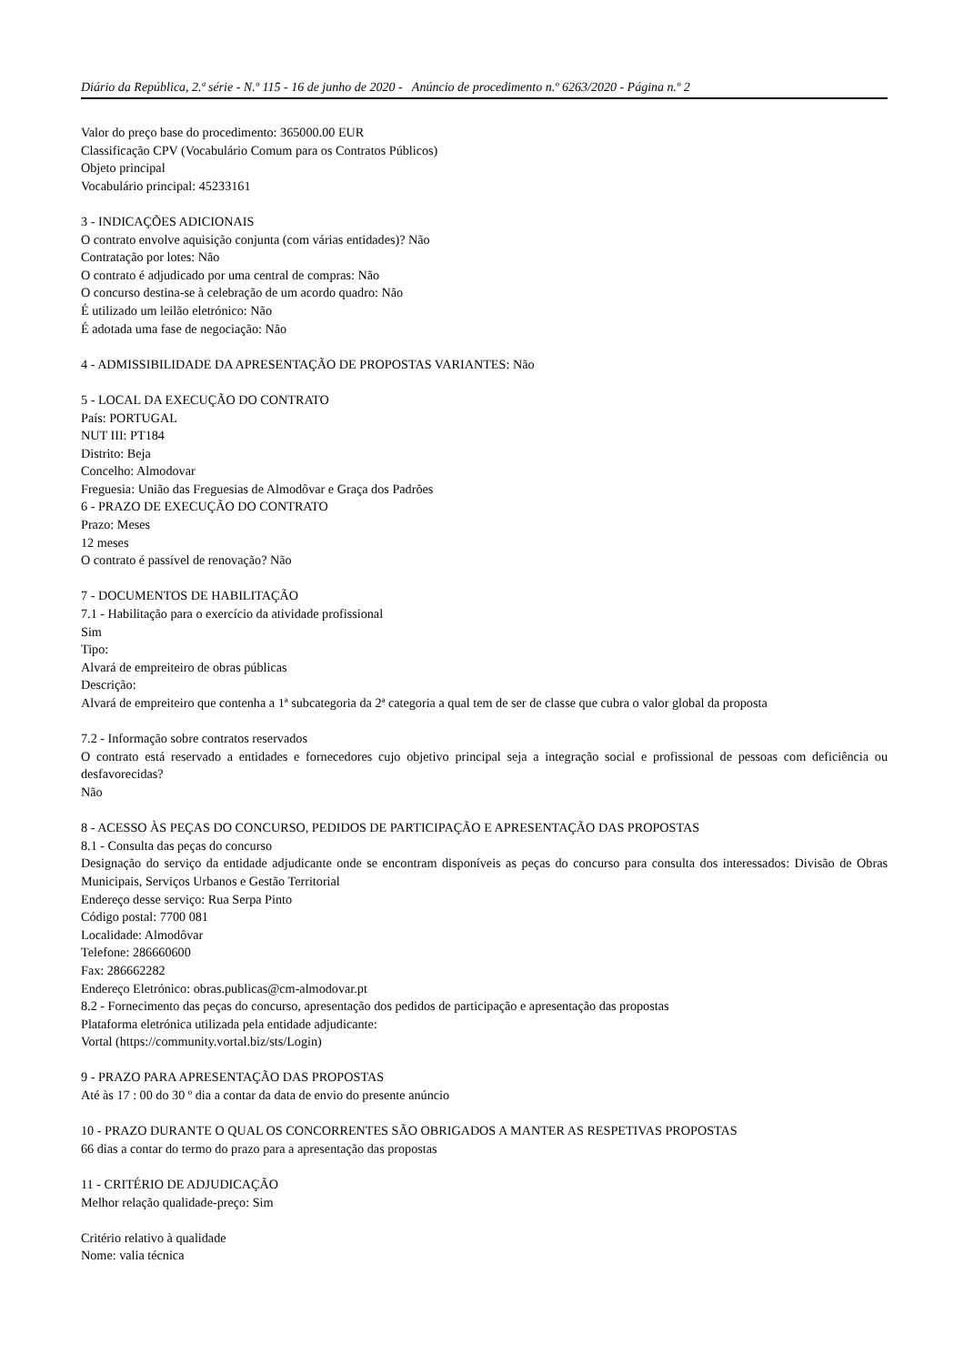Diário da República, 2.ª série - N.º 115 - 16 de junho de 2020 - Anúncio de procedimento n.º 6263/2020 - Página n.º 2
Valor do preço base do procedimento: 365000.00 EUR
Classificação CPV (Vocabulário Comum para os Contratos Públicos)
Objeto principal
Vocabulário principal: 45233161
3 - INDICAÇÕES ADICIONAIS
O contrato envolve aquisição conjunta (com várias entidades)? Não
Contratação por lotes: Não
O contrato é adjudicado por uma central de compras: Não
O concurso destina-se à celebração de um acordo quadro: Não
É utilizado um leilão eletrónico: Não
É adotada uma fase de negociação: Não
4 - ADMISSIBILIDADE DA APRESENTAÇÃO DE PROPOSTAS VARIANTES: Não
5 - LOCAL DA EXECUÇÃO DO CONTRATO
País: PORTUGAL
NUT III: PT184
Distrito: Beja
Concelho: Almodovar
Freguesia: União das Freguesias de Almodôvar e Graça dos Padrões
6 - PRAZO DE EXECUÇÃO DO CONTRATO
Prazo: Meses
12 meses
O contrato é passível de renovação? Não
7 - DOCUMENTOS DE HABILITAÇÃO
7.1 - Habilitação para o exercício da atividade profissional
Sim
Tipo:
Alvará de empreiteiro de obras públicas
Descrição:
Alvará de empreiteiro que contenha a 1ª subcategoria da 2ª categoria a qual tem de ser de classe que cubra o valor global da proposta
7.2 - Informação sobre contratos reservados
O contrato está reservado a entidades e fornecedores cujo objetivo principal seja a integração social e profissional de pessoas com deficiência ou desfavorecidas?
Não
8 - ACESSO ÀS PEÇAS DO CONCURSO, PEDIDOS DE PARTICIPAÇÃO E APRESENTAÇÃO DAS PROPOSTAS
8.1 - Consulta das peças do concurso
Designação do serviço da entidade adjudicante onde se encontram disponíveis as peças do concurso para consulta dos interessados: Divisão de Obras Municipais, Serviços Urbanos e Gestão Territorial
Endereço desse serviço: Rua Serpa Pinto
Código postal: 7700 081
Localidade: Almodôvar
Telefone: 286660600
Fax: 286662282
Endereço Eletrónico: obras.publicas@cm-almodovar.pt
8.2 - Fornecimento das peças do concurso, apresentação dos pedidos de participação e apresentação das propostas
Plataforma eletrónica utilizada pela entidade adjudicante:
Vortal (https://community.vortal.biz/sts/Login)
9 - PRAZO PARA APRESENTAÇÃO DAS PROPOSTAS
Até às 17 : 00 do 30 º dia a contar da data de envio do presente anúncio
10 - PRAZO DURANTE O QUAL OS CONCORRENTES SÃO OBRIGADOS A MANTER AS RESPETIVAS PROPOSTAS
66 dias a contar do termo do prazo para a apresentação das propostas
11 - CRITÉRIO DE ADJUDICAÇÃO
Melhor relação qualidade-preço: Sim
Critério relativo à qualidade
Nome: valia técnica